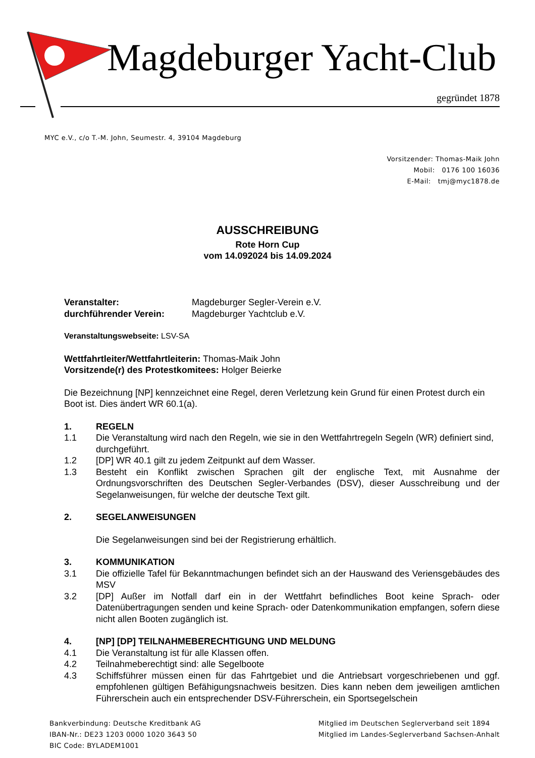Magdeburger Yacht-Club
gegründet 1878
MYC e.V., c/o T.-M. John, Seumestr. 4, 39104 Magdeburg
Vorsitzender: Thomas-Maik John
Mobil: 0176 100 16036
E-Mail: tmj@myc1878.de
AUSSCHREIBUNG
Rote Horn Cup
vom 14.092024 bis 14.09.2024
Veranstalter: Magdeburger Segler-Verein e.V.
durchführender Verein: Magdeburger Yachtclub e.V.
Veranstaltungswebseite: LSV-SA
Wettfahrtleiter/Wettfahrtleiterin: Thomas-Maik John
Vorsitzende(r) des Protestkomitees: Holger Beierke
Die Bezeichnung [NP] kennzeichnet eine Regel, deren Verletzung kein Grund für einen Protest durch ein Boot ist. Dies ändert WR 60.1(a).
1. REGELN
1.1 Die Veranstaltung wird nach den Regeln, wie sie in den Wettfahrtregeln Segeln (WR) definiert sind, durchgeführt.
1.2 [DP] WR 40.1 gilt zu jedem Zeitpunkt auf dem Wasser.
1.3 Besteht ein Konflikt zwischen Sprachen gilt der englische Text, mit Ausnahme der Ordnungsvorschriften des Deutschen Segler-Verbandes (DSV), dieser Ausschreibung und der Segelanweisungen, für welche der deutsche Text gilt.
2. SEGELANWEISUNGEN
Die Segelanweisungen sind bei der Registrierung erhältlich.
3. KOMMUNIKATION
3.1 Die offizielle Tafel für Bekanntmachungen befindet sich an der Hauswand des Veriensgebäudes des MSV
3.2 [DP] Außer im Notfall darf ein in der Wettfahrt befindliches Boot keine Sprach- oder Datenübertragungen senden und keine Sprach- oder Datenkommunikation empfangen, sofern diese nicht allen Booten zugänglich ist.
4. [NP] [DP] TEILNAHMEBERECHTIGUNG UND MELDUNG
4.1 Die Veranstaltung ist für alle Klassen offen.
4.2 Teilnahmeberechtigt sind: alle Segelboote
4.3 Schiffsführer müssen einen für das Fahrtgebiet und die Antriebsart vorgeschriebenen und ggf. empfohlenen gültigen Befähigungsnachweis besitzen. Dies kann neben dem jeweiligen amtlichen Führerschein auch ein entsprechender DSV-Führerschein, ein Sportsegelschein
Bankverbindung: Deutsche Kreditbank AG
IBAN-Nr.: DE23 1203 0000 1020 3643 50
BIC Code: BYLADEM1001
Mitglied im Deutschen Seglerverband seit 1894
Mitglied im Landes-Seglerverband Sachsen-Anhalt